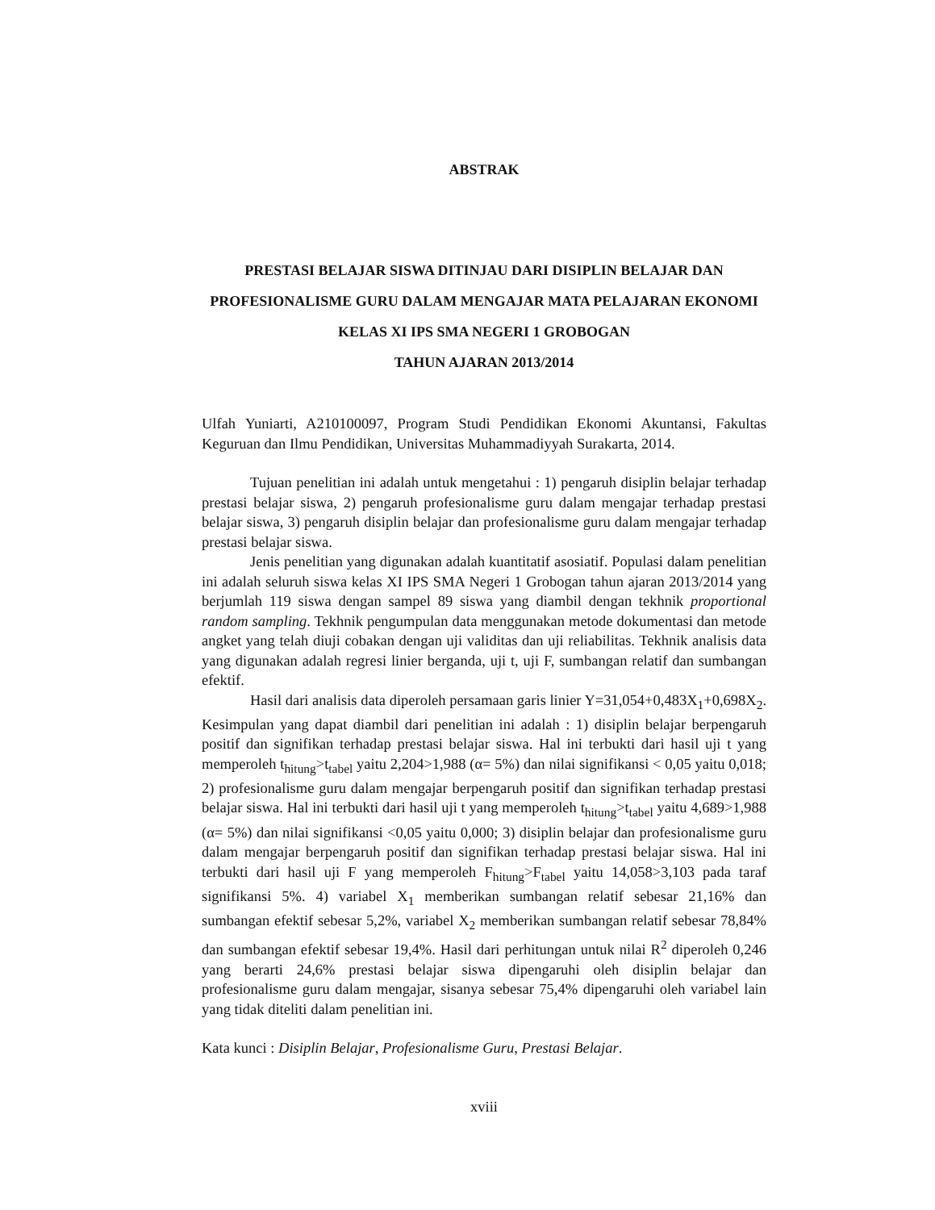ABSTRAK
PRESTASI BELAJAR SISWA DITINJAU DARI DISIPLIN BELAJAR DAN PROFESIONALISME GURU DALAM MENGAJAR MATA PELAJARAN EKONOMI KELAS XI IPS SMA NEGERI 1 GROBOGAN
TAHUN AJARAN 2013/2014
Ulfah Yuniarti, A210100097, Program Studi Pendidikan Ekonomi Akuntansi, Fakultas Keguruan dan Ilmu Pendidikan, Universitas Muhammadiyyah Surakarta, 2014.
Tujuan penelitian ini adalah untuk mengetahui : 1) pengaruh disiplin belajar terhadap prestasi belajar siswa, 2) pengaruh profesionalisme guru dalam mengajar terhadap prestasi belajar siswa, 3) pengaruh disiplin belajar dan profesionalisme guru dalam mengajar terhadap prestasi belajar siswa.
Jenis penelitian yang digunakan adalah kuantitatif asosiatif. Populasi dalam penelitian ini adalah seluruh siswa kelas XI IPS SMA Negeri 1 Grobogan tahun ajaran 2013/2014 yang berjumlah 119 siswa dengan sampel 89 siswa yang diambil dengan tekhnik proportional random sampling. Tekhnik pengumpulan data menggunakan metode dokumentasi dan metode angket yang telah diuji cobakan dengan uji validitas dan uji reliabilitas. Tekhnik analisis data yang digunakan adalah regresi linier berganda, uji t, uji F, sumbangan relatif dan sumbangan efektif.
Hasil dari analisis data diperoleh persamaan garis linier Y=31,054+0,483X<sub>1</sub>+0,698X<sub>2</sub>. Kesimpulan yang dapat diambil dari penelitian ini adalah : 1) disiplin belajar berpengaruh positif dan signifikan terhadap prestasi belajar siswa. Hal ini terbukti dari hasil uji t yang memperoleh t<sub>hitung</sub>>t<sub>tabel</sub> yaitu 2,204>1,988 (α= 5%) dan nilai signifikansi < 0,05 yaitu 0,018; 2) profesionalisme guru dalam mengajar berpengaruh positif dan signifikan terhadap prestasi belajar siswa. Hal ini terbukti dari hasil uji t yang memperoleh t<sub>hitung</sub>>t<sub>tabel</sub> yaitu 4,689>1,988 (α= 5%) dan nilai signifikansi <0,05 yaitu 0,000; 3) disiplin belajar dan profesionalisme guru dalam mengajar berpengaruh positif dan signifikan terhadap prestasi belajar siswa. Hal ini terbukti dari hasil uji F yang memperoleh F<sub>hitung</sub>>F<sub>tabel</sub> yaitu 14,058>3,103 pada taraf signifikansi 5%. 4) variabel X<sub>1</sub> memberikan sumbangan relatif sebesar 21,16% dan sumbangan efektif sebesar 5,2%, variabel X<sub>2</sub> memberikan sumbangan relatif sebesar 78,84% dan sumbangan efektif sebesar 19,4%. Hasil dari perhitungan untuk nilai R<sup>2</sup> diperoleh 0,246 yang berarti 24,6% prestasi belajar siswa dipengaruhi oleh disiplin belajar dan profesionalisme guru dalam mengajar, sisanya sebesar 75,4% dipengaruhi oleh variabel lain yang tidak diteliti dalam penelitian ini.
Kata kunci : Disiplin Belajar, Profesionalisme Guru, Prestasi Belajar.
xviii